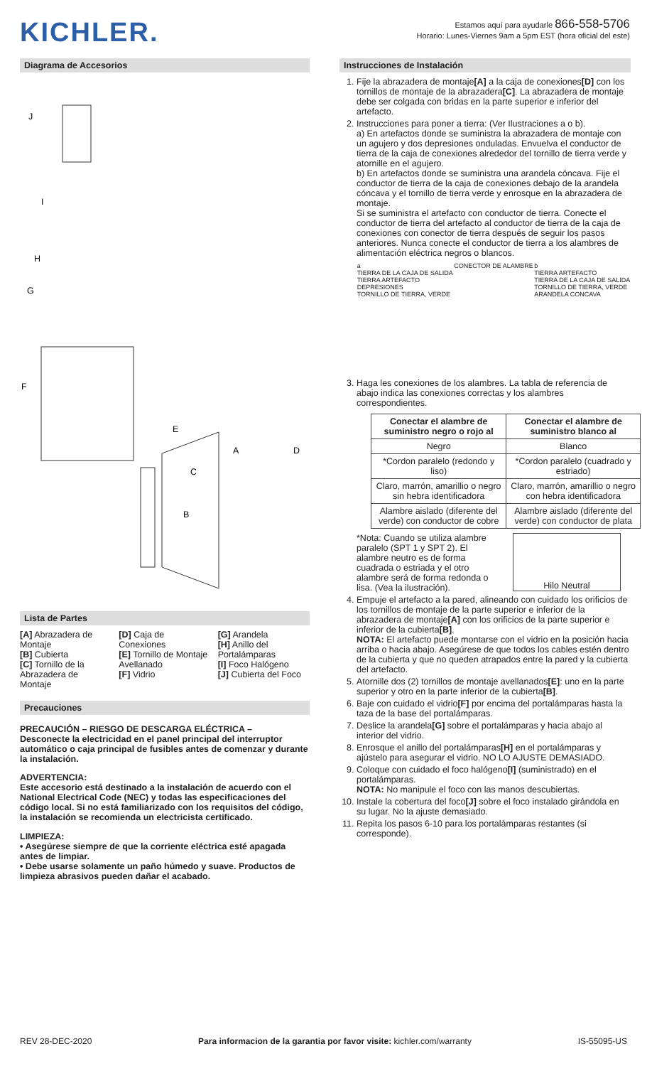KICHLER.
Estamos aquí para ayudarle 866-558-5706
Horario: Lunes-Viernes 9am a 5pm EST (hora oficial del este)
Diagrama de Accesorios
J
I
H
G
F
E
C
A
D
B
Lista de Partes
[A] Abrazadera de Montaje
[B] Cubierta
[C] Tornillo de la Abrazadera de Montaje
[D] Caja de Conexiones
[E] Tornillo de Montaje Avellanado
[F] Vidrio
[G] Arandela
[H] Anillo del Portalámparas
[I] Foco Halógeno
[J] Cubierta del Foco
Precauciones
PRECAUCIÓN – RIESGO DE DESCARGA ELÉCTRICA –
Desconecte la electricidad en el panel principal del interruptor automático o caja principal de fusibles antes de comenzar y durante la instalación.
ADVERTENCIA:
Este accesorio está destinado a la instalación de acuerdo con el National Electrical Code (NEC) y todas las especificaciones del código local. Si no está familiarizado con los requisitos del código, la instalación se recomienda un electricista certificado.
LIMPIEZA:
• Asegúrese siempre de que la corriente eléctrica esté apagada antes de limpiar.
• Debe usarse solamente un paño húmedo y suave. Productos de limpieza abrasivos pueden dañar el acabado.
Instrucciones de Instalación
1. Fije la abrazadera de montaje[A] a la caja de conexiones[D] con los tornillos de montaje de la abrazadera[C]. La abrazadera de montaje debe ser colgada con bridas en la parte superior e inferior del artefacto.
2. Instrucciones para poner a tierra: (Ver Ilustraciones a o b).
a) En artefactos donde se suministra la abrazadera de montaje con un agujero y dos depresiones onduladas. Envuelva el conductor de tierra de la caja de conexiones alrededor del tornillo de tierra verde y atornille en el agujero.
b) En artefactos donde se suministra una arandela cóncava. Fije el conductor de tierra de la caja de conexiones debajo de la arandela cóncava y el tornillo de tierra verde y enrosque en la abrazadera de montaje.
Si se suministra el artefacto con conductor de tierra. Conecte el conductor de tierra del artefacto al conductor de tierra de la caja de conexiones con conector de tierra después de seguir los pasos anteriores. Nunca conecte el conductor de tierra a los alambres de alimentación eléctrica negros o blancos.
a
TIERRA DE LA CAJA DE SALIDA
TIERRA ARTEFACTO
DEPRESIONES
TORNILLO DE TIERRA, VERDE
CONECTOR DE ALAMBRE b
TIERRA ARTEFACTO
TIERRA DE LA CAJA DE SALIDA
TORNILLO DE TIERRA, VERDE
ARANDELA CONCAVA
3. Haga les conexiones de los alambres. La tabla de referencia de abajo indica las conexiones correctas y los alambres correspondientes.
| Conectar el alambre de suministro negro o rojo al | Conectar el alambre de suministro blanco al |
| --- | --- |
| Negro | Blanco |
| *Cordon paralelo (redondo y liso) | *Cordon paralelo (cuadrado y estriado) |
| Claro, marrón, amarillio o negro sin hebra identificadora | Claro, marrón, amarillio o negro con hebra identificadora |
| Alambre aislado (diferente del verde) con conductor de cobre | Alambre aislado (diferente del verde) con conductor de plata |
*Nota: Cuando se utiliza alambre paralelo (SPT 1 y SPT 2). El alambre neutro es de forma cuadrada o estriada y el otro alambre será de forma redonda o lisa. (Vea la ilustración).
Hilo Neutral
4. Empuje el artefacto a la pared, alineando con cuidado los orificios de los tornillos de montaje de la parte superior e inferior de la abrazadera de montaje[A] con los orificios de la parte superior e inferior de la cubierta[B].
NOTA: El artefacto puede montarse con el vidrio en la posición hacia arriba o hacia abajo. Asegúrese de que todos los cables estén dentro de la cubierta y que no queden atrapados entre la pared y la cubierta del artefacto.
5. Atornille dos (2) tornillos de montaje avellanados[E]: uno en la parte superior y otro en la parte inferior de la cubierta[B].
6. Baje con cuidado el vidrio[F] por encima del portalámparas hasta la taza de la base del portalámparas.
7. Deslice la arandela[G] sobre el portalámparas y hacia abajo al interior del vidrio.
8. Enrosque el anillo del portalámparas[H] en el portalámparas y ajústelo para asegurar el vidrio. NO LO AJUSTE DEMASIADO.
9. Coloque con cuidado el foco halógeno[I] (suministrado) en el portalámparas.
NOTA: No manipule el foco con las manos descubiertas.
10. Instale la cobertura del foco[J] sobre el foco instalado girándola en su lugar. No la ajuste demasiado.
11. Repita los pasos 6-10 para los portalámparas restantes (si corresponde).
REV 28-DEC-2020 Para informacion de la garantia por favor visite: kichler.com/warranty IS-55095-US